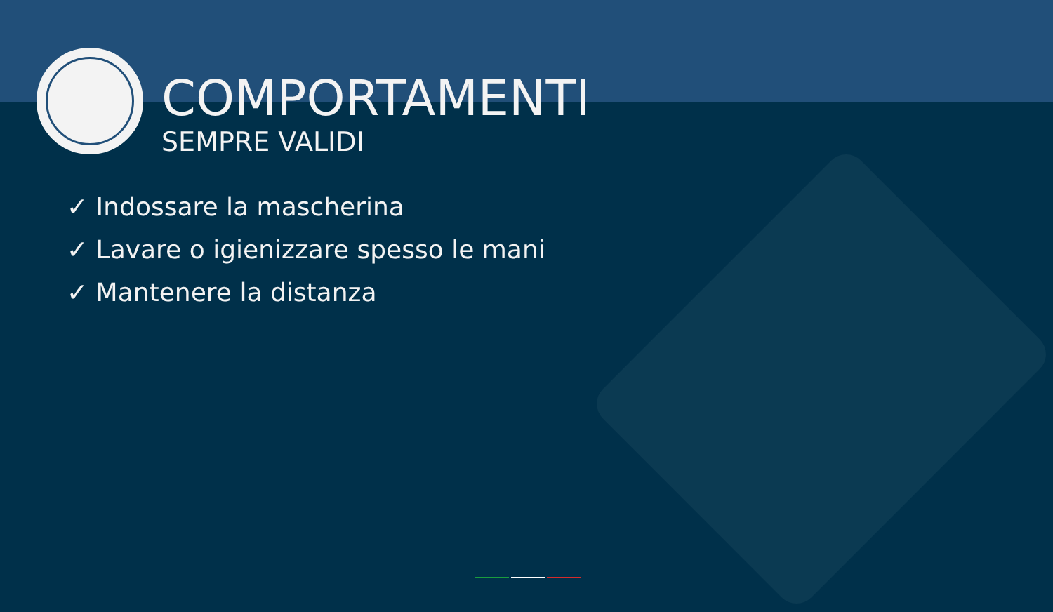COMPORTAMENTI
SEMPRE VALIDI
✓ Indossare la mascherina
✓ Lavare o igienizzare spesso le mani
✓ Mantenere la distanza